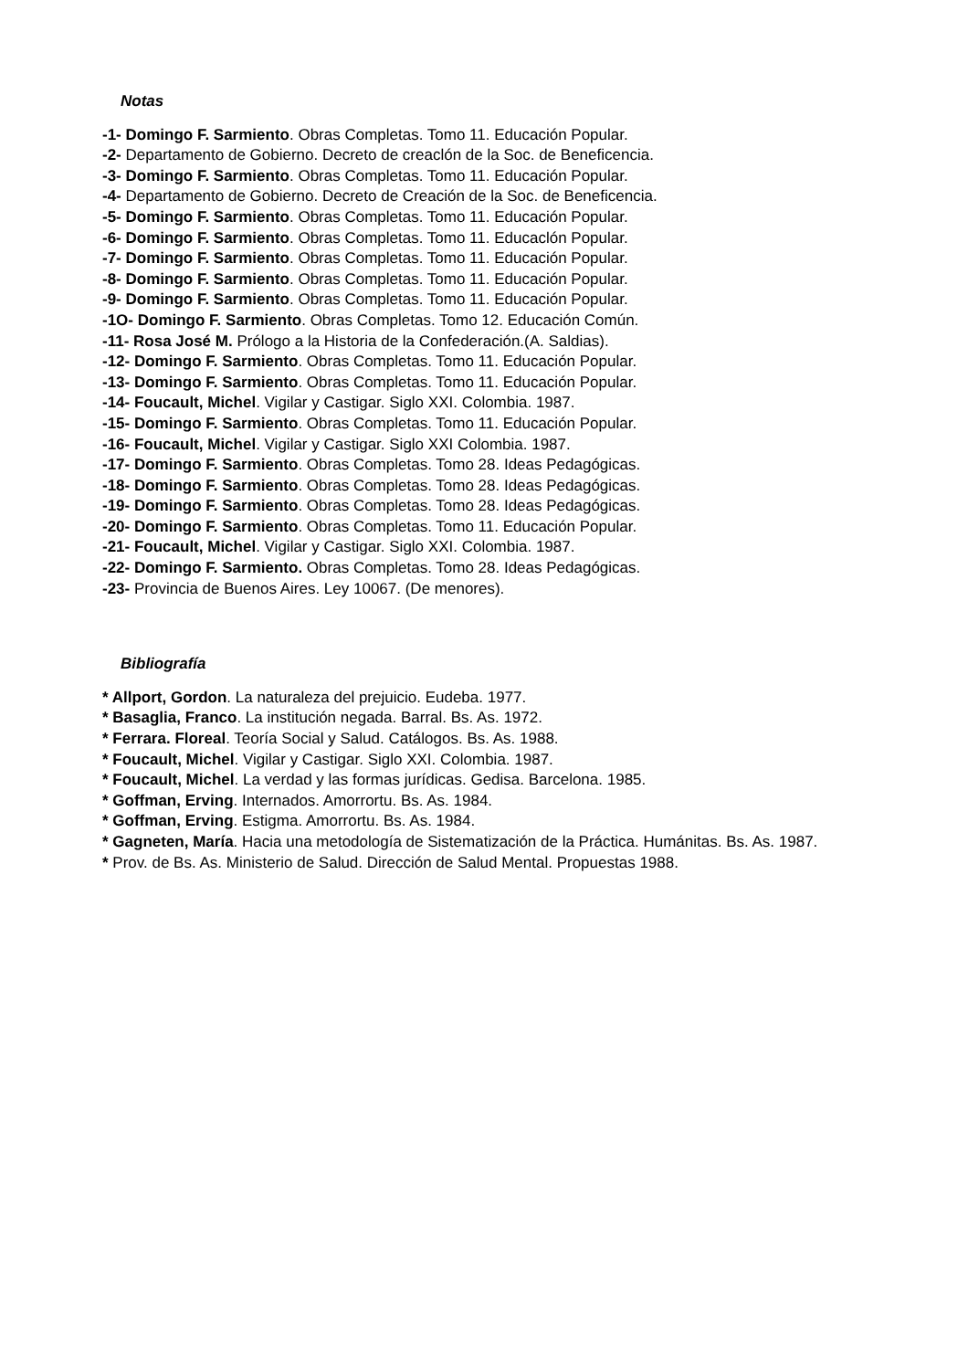Notas
-1- Domingo F. Sarmiento. Obras Completas. Tomo 11. Educación Popular.
-2- Departamento de Gobierno. Decreto de creaclón de la Soc. de Beneficencia.
-3- Domingo F. Sarmiento. Obras Completas. Tomo 11. Educación Popular.
-4- Departamento de Gobierno. Decreto de Creación de la Soc. de Beneficencia.
-5- Domingo F. Sarmiento. Obras Completas. Tomo 11. Educación Popular.
-6- Domingo F. Sarmiento. Obras Completas. Tomo 11. Educaclón Popular.
-7- Domingo F. Sarmiento. Obras Completas. Tomo 11. Educación Popular.
-8- Domingo F. Sarmiento. Obras Completas. Tomo 11. Educación Popular.
-9- Domingo F. Sarmiento. Obras Completas. Tomo 11. Educación Popular.
-1O- Domingo F. Sarmiento. Obras Completas. Tomo 12. Educación Común.
-11- Rosa José M. Prólogo a la Historia de la Confederación.(A. Saldias).
-12- Domingo F. Sarmiento. Obras Completas. Tomo 11. Educación Popular.
-13- Domingo F. Sarmiento. Obras Completas. Tomo 11. Educación Popular.
-14- Foucault, Michel. Vigilar y Castigar. Siglo XXI. Colombia. 1987.
-15- Domingo F. Sarmiento. Obras Completas. Tomo 11. Educación Popular.
-16- Foucault, Michel. Vigilar y Castigar. Siglo XXI Colombia. 1987.
-17- Domingo F. Sarmiento. Obras Completas. Tomo 28. Ideas Pedagógicas.
-18- Domingo F. Sarmiento. Obras Completas. Tomo 28. Ideas Pedagógicas.
-19- Domingo F. Sarmiento. Obras Completas. Tomo 28. Ideas Pedagógicas.
-20- Domingo F. Sarmiento. Obras Completas. Tomo 11. Educación Popular.
-21- Foucault, Michel. Vigilar y Castigar. Siglo XXI. Colombia. 1987.
-22- Domingo F. Sarmiento. Obras Completas. Tomo 28. Ideas Pedagógicas.
-23- Provincia de Buenos Aires. Ley 10067. (De menores).
Bibliografía
* Allport, Gordon. La naturaleza del prejuicio. Eudeba. 1977.
* Basaglia, Franco. La institución negada. Barral. Bs. As. 1972.
* Ferrara. Floreal. Teoría Social y Salud. Catálogos. Bs. As. 1988.
* Foucault, Michel. Vigilar y Castigar. Siglo XXI. Colombia. 1987.
* Foucault, Michel. La verdad y las formas jurídicas. Gedisa. Barcelona. 1985.
* Goffman, Erving. Internados. Amorrortu. Bs. As. 1984.
* Goffman, Erving. Estigma. Amorrortu. Bs. As. 1984.
* Gagneten, María. Hacia una metodología de Sistematización de la Práctica. Humánitas. Bs. As. 1987.
* Prov. de Bs. As. Ministerio de Salud. Dirección de Salud Mental. Propuestas 1988.